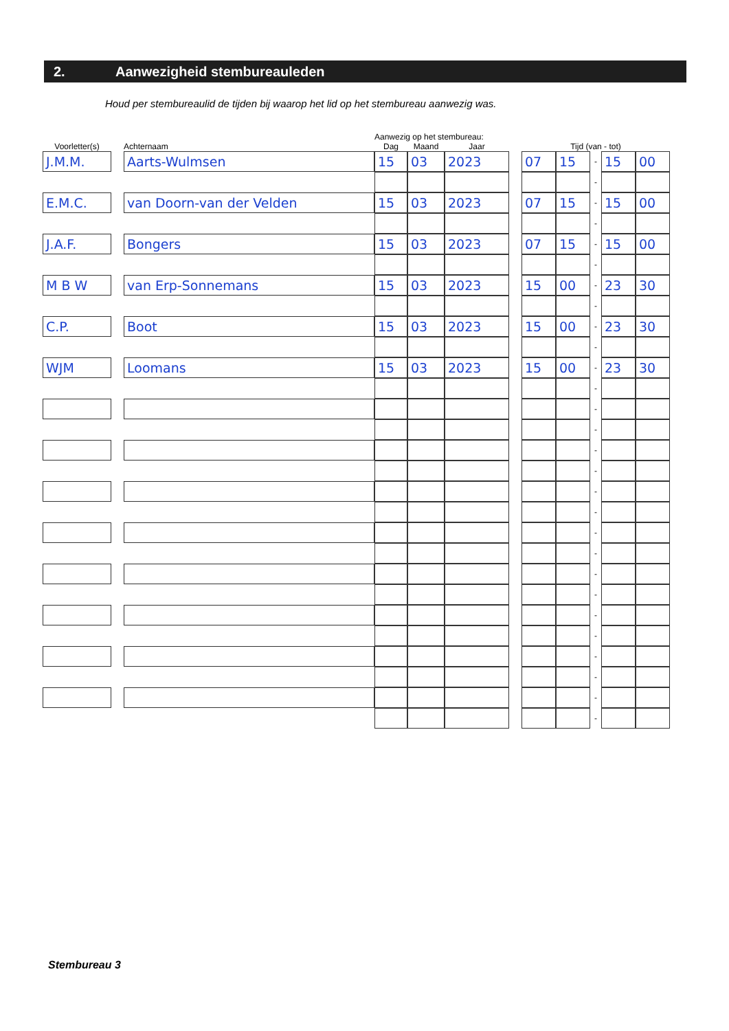2. Aanwezigheid stembureauleden
Houd per stembureaulid de tijden bij waarop het lid op het stembureau aanwezig was.
| | | | Aanwezig op het stembureau: | | | | | | | | |
| --- | --- | --- | --- | --- | --- | --- | --- | --- | --- | --- | --- |
| Voorletter(s) | | Achternaam | Dag | Maand | Jaar | | Tijd (van - tot) | | | | |
| J.M.M. | | Aarts-Wulmsen | 15 | 03 | 2023 | | 07 | 15 | - | 15 | 00 |
| | | | | | | | | | - | | |
| E.M.C. | | van Doorn-van der Velden | 15 | 03 | 2023 | | 07 | 15 | - | 15 | 00 |
| | | | | | | | | | - | | |
| J.A.F. | | Bongers | 15 | 03 | 2023 | | 07 | 15 | - | 15 | 00 |
| | | | | | | | | | - | | |
| M B W | | van Erp-Sonnemans | 15 | 03 | 2023 | | 15 | 00 | - | 23 | 30 |
| | | | | | | | | | - | | |
| C.P. | | Boot | 15 | 03 | 2023 | | 15 | 00 | - | 23 | 30 |
| | | | | | | | | | - | | |
| WJM | | Loomans | 15 | 03 | 2023 | | 15 | 00 | - | 23 | 30 |
| | | | | | | | | | - | | |
| | | | | | | | | | - | | |
| | | | | | | | | | - | | |
| | | | | | | | | | - | | |
| | | | | | | | | | - | | |
| | | | | | | | | | - | | |
| | | | | | | | | | - | | |
| | | | | | | | | | - | | |
| | | | | | | | | | - | | |
| | | | | | | | | | - | | |
| | | | | | | | | | - | | |
| | | | | | | | | | - | | |
| | | | | | | | | | - | | |
| | | | | | | | | | - | | |
| | | | | | | | | | - | | |
| | | | | | | | | | - | | |
| | | | | | | | | | - | | |
Stembureau 3